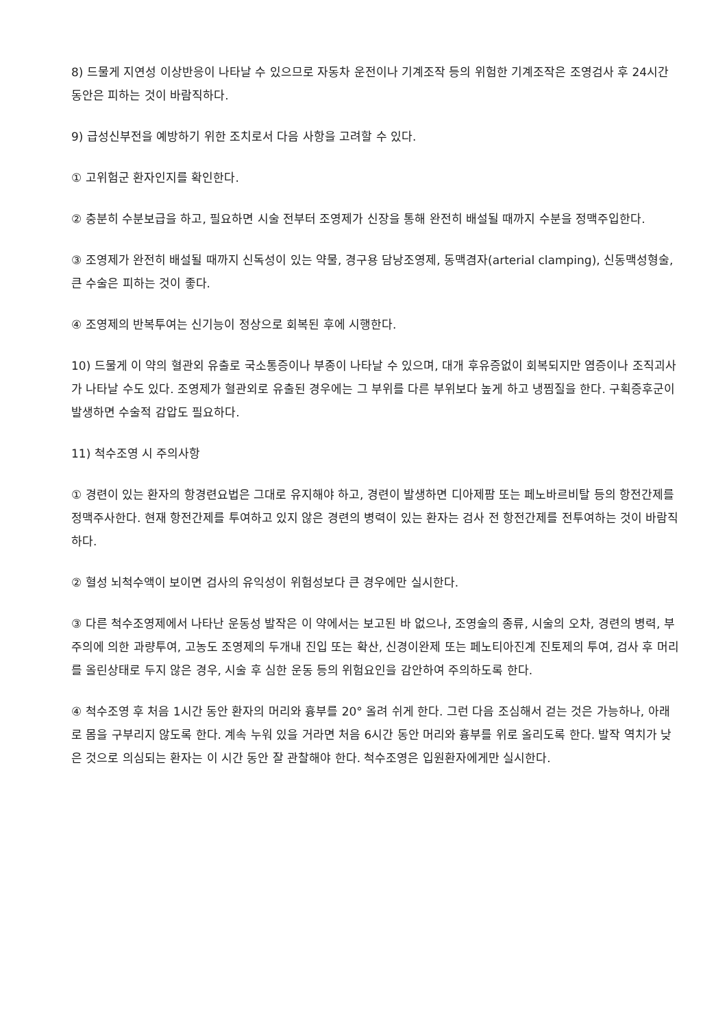8) 드물게 지연성 이상반응이 나타날 수 있으므로 자동차 운전이나 기계조작 등의 위험한 기계조작은 조영검사 후 24시간 동안은 피하는 것이 바람직하다.
9) 급성신부전을 예방하기 위한 조치로서 다음 사항을 고려할 수 있다.
① 고위험군 환자인지를 확인한다.
② 충분히 수분보급을 하고, 필요하면 시술 전부터 조영제가 신장을 통해 완전히 배설될 때까지 수분을 정맥주입한다.
③ 조영제가 완전히 배설될 때까지 신독성이 있는 약물, 경구용 담낭조영제, 동맥겸자(arterial clamping), 신동맥성형술, 큰 수술은 피하는 것이 좋다.
④ 조영제의 반복투여는 신기능이 정상으로 회복된 후에 시행한다.
10) 드물게 이 약의 혈관외 유출로 국소통증이나 부종이 나타날 수 있으며, 대개 후유증없이 회복되지만 염증이나 조직괴사가 나타날 수도 있다. 조영제가 혈관외로 유출된 경우에는 그 부위를 다른 부위보다 높게 하고 냉찜질을 한다. 구획증후군이 발생하면 수술적 감압도 필요하다.
11) 척수조영 시 주의사항
① 경련이 있는 환자의 항경련요법은 그대로 유지해야 하고, 경련이 발생하면 디아제팜 또는 페노바르비탈 등의 항전간제를 정맥주사한다. 현재 항전간제를 투여하고 있지 않은 경련의 병력이 있는 환자는 검사 전 항전간제를 전투여하는 것이 바람직하다.
② 혈성 뇌척수액이 보이면 검사의 유익성이 위험성보다 큰 경우에만 실시한다.
③ 다른 척수조영제에서 나타난 운동성 발작은 이 약에서는 보고된 바 없으나, 조영술의 종류, 시술의 오차, 경련의 병력, 부주의에 의한 과량투여, 고농도 조영제의 두개내 진입 또는 확산, 신경이완제 또는 페노티아진계 진토제의 투여, 검사 후 머리를 올린상태로 두지 않은 경우, 시술 후 심한 운동 등의 위험요인을 감안하여 주의하도록 한다.
④ 척수조영 후 처음 1시간 동안 환자의 머리와 흉부를 20° 올려 쉬게 한다. 그런 다음 조심해서 걷는 것은 가능하나, 아래로 몸을 구부리지 않도록 한다. 계속 누워 있을 거라면 처음 6시간 동안 머리와 흉부를 위로 올리도록 한다. 발작 역치가 낮은 것으로 의심되는 환자는 이 시간 동안 잘 관찰해야 한다. 척수조영은 입원환자에게만 실시한다.